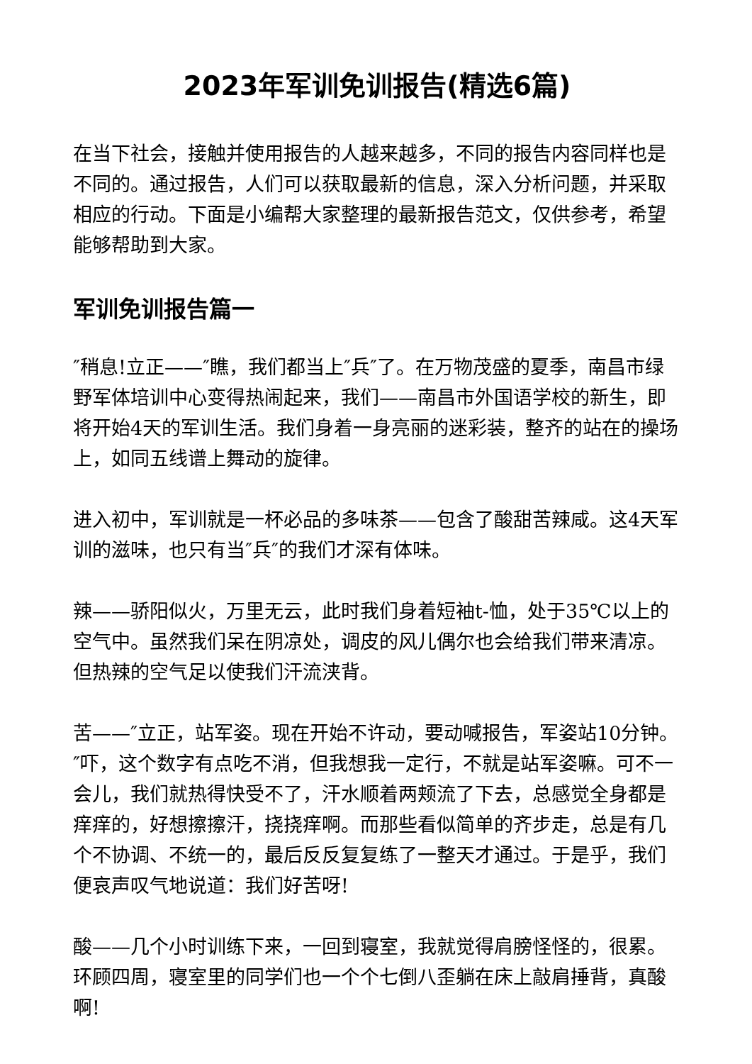2023年军训免训报告(精选6篇)
在当下社会，接触并使用报告的人越来越多，不同的报告内容同样也是不同的。通过报告，人们可以获取最新的信息，深入分析问题，并采取相应的行动。下面是小编帮大家整理的最新报告范文，仅供参考，希望能够帮助到大家。
军训免训报告篇一
″稍息!立正——″瞧，我们都当上″兵″了。在万物茂盛的夏季，南昌市绿野军体培训中心变得热闹起来，我们——南昌市外国语学校的新生，即将开始4天的军训生活。我们身着一身亮丽的迷彩装，整齐的站在的操场上，如同五线谱上舞动的旋律。
进入初中，军训就是一杯必品的多味茶——包含了酸甜苦辣咸。这4天军训的滋味，也只有当″兵″的我们才深有体味。
辣——骄阳似火，万里无云，此时我们身着短袖t-恤，处于35℃以上的空气中。虽然我们呆在阴凉处，调皮的风儿偶尔也会给我们带来清凉。但热辣的空气足以使我们汗流浃背。
苦——″立正，站军姿。现在开始不许动，要动喊报告，军姿站10分钟。″吓，这个数字有点吃不消，但我想我一定行，不就是站军姿嘛。可不一会儿，我们就热得快受不了，汗水顺着两颊流了下去，总感觉全身都是痒痒的，好想擦擦汗，挠挠痒啊。而那些看似简单的齐步走，总是有几个不协调、不统一的，最后反反复复练了一整天才通过。于是乎，我们便哀声叹气地说道：我们好苦呀!
酸——几个小时训练下来，一回到寝室，我就觉得肩膀怪怪的，很累。环顾四周，寝室里的同学们也一个个七倒八歪躺在床上敲肩捶背，真酸啊!